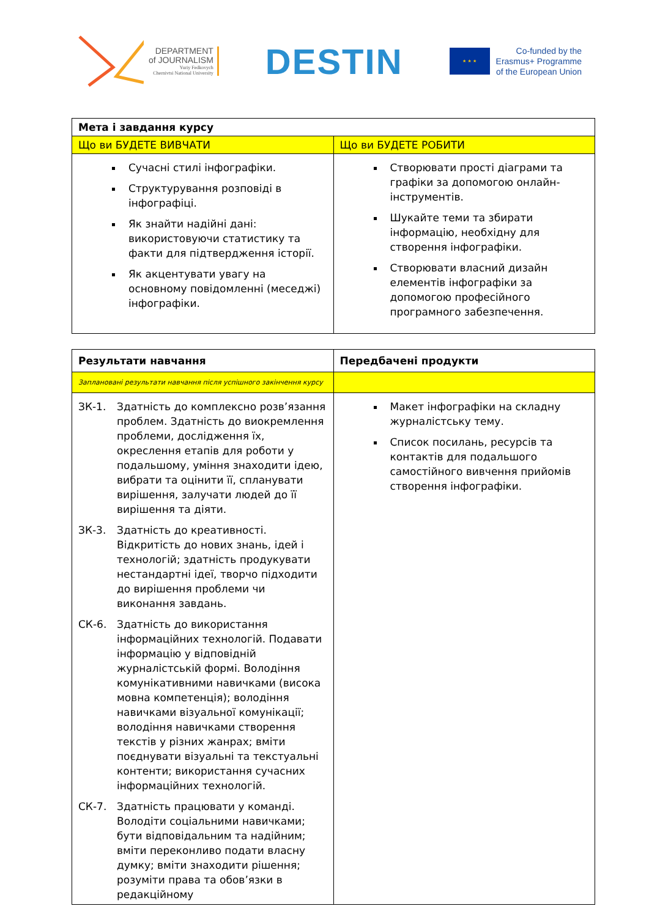DEPARTMENT
of JOURNALISM
Yuriy Fedkovych
Chernivtsi National University
DESTIN
★ ★ ★
Co-funded by the
Erasmus+ Programme
of the European Union
| Мета і завдання курсу | |
| Що ви БУДЕТЕ ВИВЧАТИ | Що ви БУДЕТЕ РОБИТИ |
| Сучасні стилі інфографіки. Структурування розповіді в інфографіці. Як знайти надійні дані: використовуючи статистику та факти для підтвердження історії. Як акцентувати увагу на основному повідомленні (меседжі) інфографіки. | Створювати прості діаграми та графіки за допомогою онлайн-інструментів. Шукайте теми та збирати інформацію, необхідну для створення інфографіки. Створювати власний дизайн елементів інфографіки за допомогою професійного програмного забезпечення. |
| Результати навчання | Передбачені продукти |
| Заплановані результати навчання після успішного закінчення курсу | |
| ЗК-1. Здатність до комплексно розв’язання проблем. Здатність до виокремлення проблеми, дослідження їх, окреслення етапів для роботи у подальшому, уміння знаходити ідею, вибрати та оцінити її, спланувати вирішення, залучати людей до її вирішення та діяти. ЗК-3. Здатність до креативності. Відкритість до нових знань, ідей і технологій; здатність продукувати нестандартні ідеї, творчо підходити до вирішення проблеми чи виконання завдань. СК-6. Здатність до використання інформаційних технологій. Подавати інформацію у відповідній журналістській формі. Володіння комунікативними навичками (висока мовна компетенція); володіння навичками візуальної комунікації; володіння навичками створення текстів у різних жанрах; вміти поєднувати візуальні та текстуальні контенти; використання сучасних інформаційних технологій. СК-7. Здатність працювати у команді. Володіти соціальними навичками; бути відповідальним та надійним; вміти переконливо подати власну думку; вміти знаходити рішення; розуміти права та обов’язки в редакційному | Макет інфографіки на складну журналістську тему. Список посилань, ресурсів та контактів для подальшого самостійного вивчення прийомів створення інфографіки. |